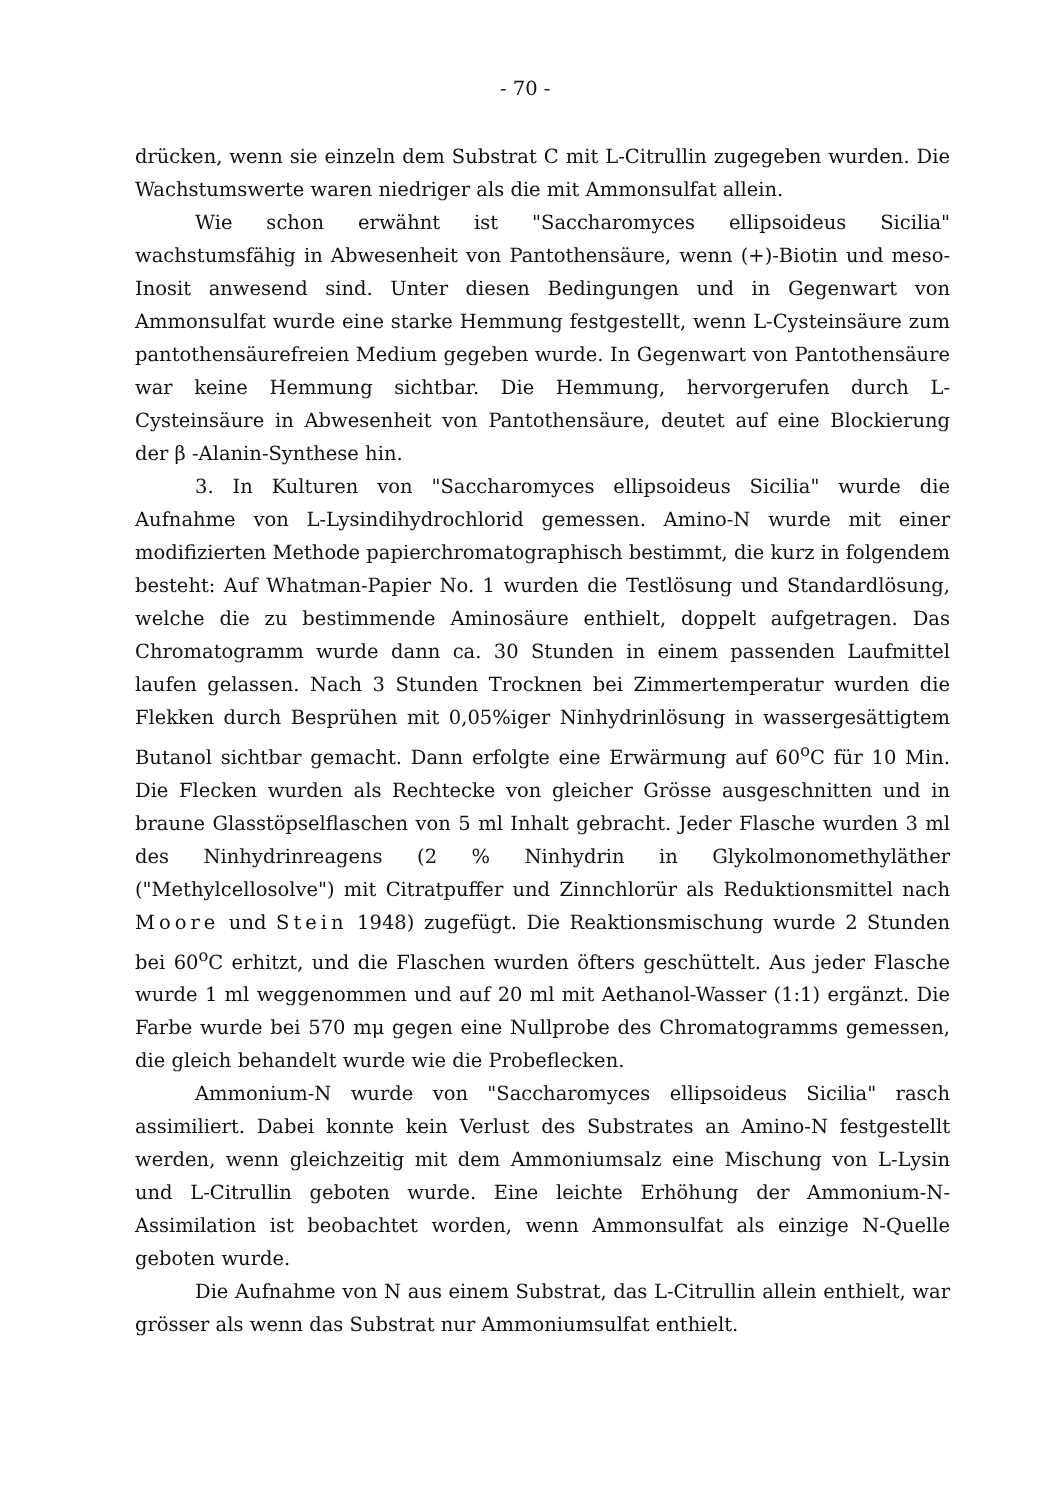- 70 -
drücken, wenn sie einzeln dem Substrat C mit L-Citrullin zugegeben wurden. Die Wachstumswerte waren niedriger als die mit Ammonsulfat allein.
Wie schon erwähnt ist "Saccharomyces ellipsoideus Sicilia" wachstumsfähig in Abwesenheit von Pantothensäure, wenn (+)-Biotin und meso-Inosit anwesend sind. Unter diesen Bedingungen und in Gegenwart von Ammonsulfat wurde eine starke Hemmung festgestellt, wenn L-Cysteinsäure zum pantothensäurefreien Medium gegeben wurde. In Gegenwart von Pantothensäure war keine Hemmung sichtbar. Die Hemmung, hervorgerufen durch L-Cysteinsäure in Abwesenheit von Pantothensäure, deutet auf eine Blockierung der β -Alanin-Synthese hin.
3. In Kulturen von "Saccharomyces ellipsoideus Sicilia" wurde die Aufnahme von L-Lysindihydrochlorid gemessen. Amino-N wurde mit einer modifizierten Methode papierchromatographisch bestimmt, die kurz in folgendem besteht: Auf Whatman-Papier No. 1 wurden die Testlösung und Standardlösung, welche die zu bestimmende Aminosäure enthielt, doppelt aufgetragen. Das Chromatogramm wurde dann ca. 30 Stunden in einem passenden Laufmittel laufen gelassen. Nach 3 Stunden Trocknen bei Zimmertemperatur wurden die Flekken durch Besprühen mit 0,05%iger Ninhydrinlösung in wassergesättigtem Butanol sichtbar gemacht. Dann erfolgte eine Erwärmung auf 60<sup>o</sup>C für 10 Min. Die Flecken wurden als Rechtecke von gleicher Grösse ausgeschnitten und in braune Glasstöpselflaschen von 5 ml Inhalt gebracht. Jeder Flasche wurden 3 ml des Ninhydrinreagens (2 % Ninhydrin in Glykolmonomethyläther ("Methylcellosolve") mit Citratpuffer und Zinnchlorür als Reduktionsmittel nach Moore und Stein 1948) zugefügt. Die Reaktionsmischung wurde 2 Stunden bei 60<sup>o</sup>C erhitzt, und die Flaschen wurden öfters geschüttelt. Aus jeder Flasche wurde 1 ml weggenommen und auf 20 ml mit Aethanol-Wasser (1:1) ergänzt. Die Farbe wurde bei 570 mμ gegen eine Nullprobe des Chromatogramms gemessen, die gleich behandelt wurde wie die Probeflecken.
Ammonium-N wurde von "Saccharomyces ellipsoideus Sicilia" rasch assimiliert. Dabei konnte kein Verlust des Substrates an Amino-N festgestellt werden, wenn gleichzeitig mit dem Ammoniumsalz eine Mischung von L-Lysin und L-Citrullin geboten wurde. Eine leichte Erhöhung der Ammonium-N-Assimilation ist beobachtet worden, wenn Ammonsulfat als einzige N-Quelle geboten wurde.
Die Aufnahme von N aus einem Substrat, das L-Citrullin allein enthielt, war grösser als wenn das Substrat nur Ammoniumsulfat enthielt.